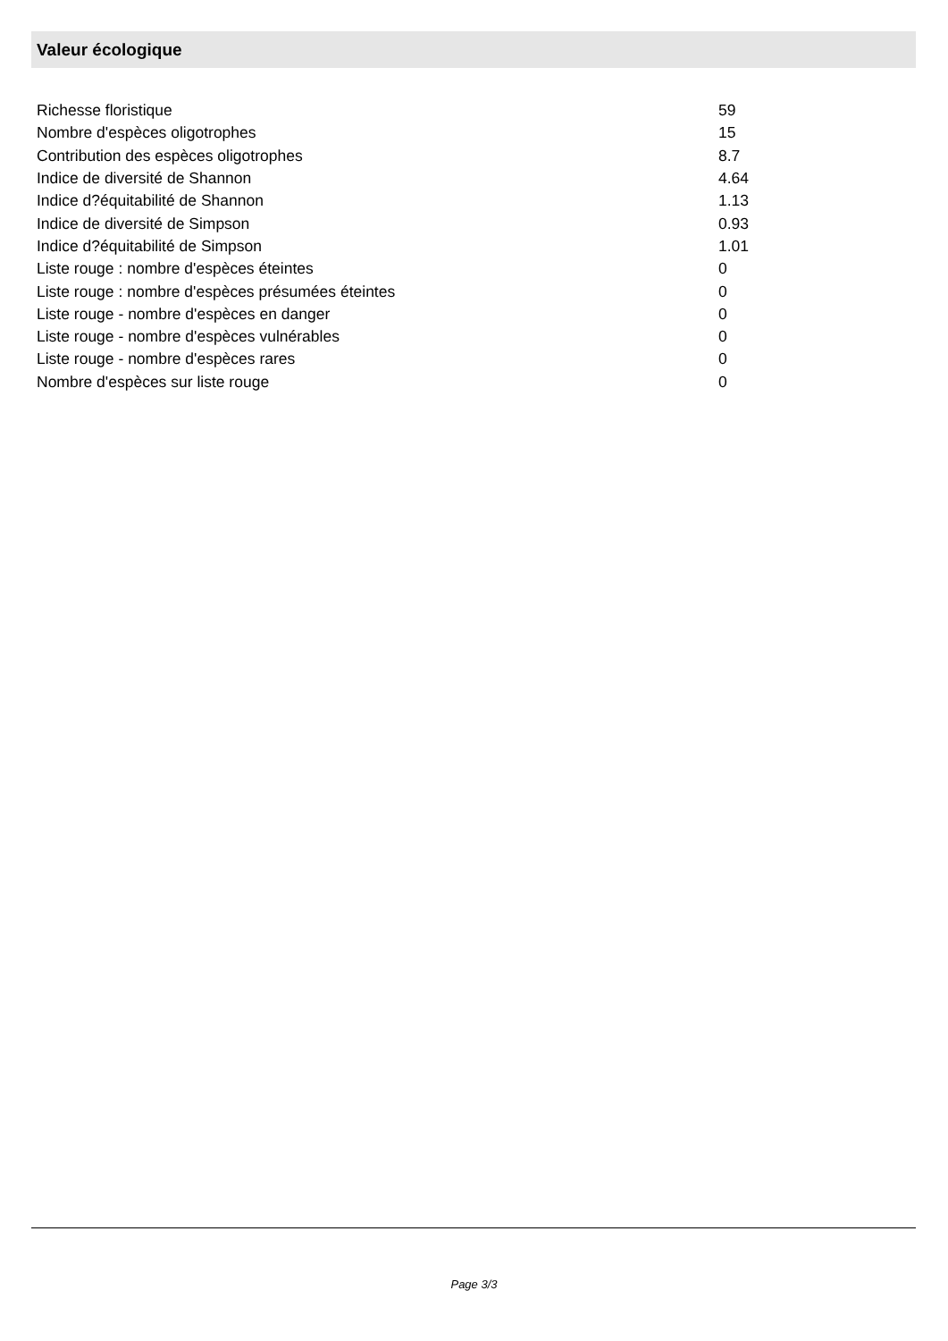Valeur écologique
| Richesse floristique | 59 |
| Nombre d'espèces oligotrophes | 15 |
| Contribution des espèces oligotrophes | 8.7 |
| Indice de diversité de Shannon | 4.64 |
| Indice d?équitabilité de Shannon | 1.13 |
| Indice de diversité de Simpson | 0.93 |
| Indice d?équitabilité de Simpson | 1.01 |
| Liste rouge : nombre d'espèces éteintes | 0 |
| Liste rouge : nombre d'espèces présumées éteintes | 0 |
| Liste rouge - nombre d'espèces en danger | 0 |
| Liste rouge - nombre d'espèces vulnérables | 0 |
| Liste rouge - nombre d'espèces rares | 0 |
| Nombre d'espèces sur liste rouge | 0 |
Page 3/3